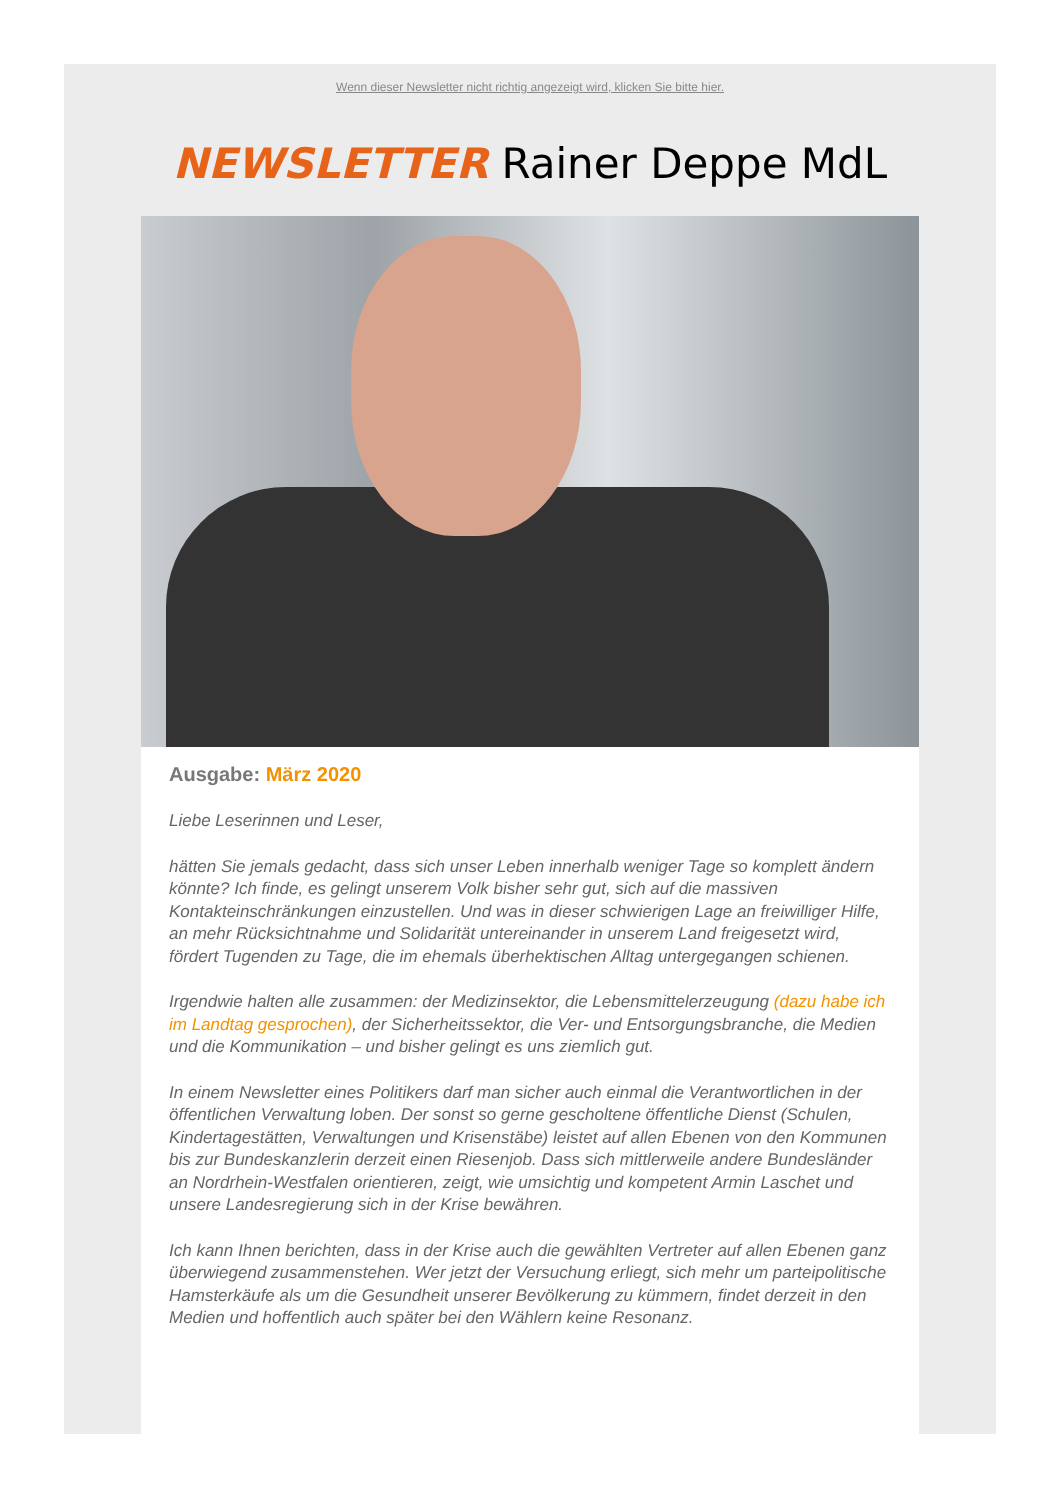Wenn dieser Newsletter nicht richtig angezeigt wird, klicken Sie bitte hier.
NEWSLETTER Rainer Deppe MdL
Ausgabe: März 2020
Liebe Leserinnen und Leser,
hätten Sie jemals gedacht, dass sich unser Leben innerhalb weniger Tage so komplett ändern könnte? Ich finde, es gelingt unserem Volk bisher sehr gut, sich auf die massiven Kontakteinschränkungen einzustellen. Und was in dieser schwierigen Lage an freiwilliger Hilfe, an mehr Rücksichtnahme und Solidarität untereinander in unserem Land freigesetzt wird, fördert Tugenden zu Tage, die im ehemals überhektischen Alltag untergegangen schienen.
Irgendwie halten alle zusammen: der Medizinsektor, die Lebensmittelerzeugung (dazu habe ich im Landtag gesprochen), der Sicherheitssektor, die Ver- und Entsorgungsbranche, die Medien und die Kommunikation – und bisher gelingt es uns ziemlich gut.
In einem Newsletter eines Politikers darf man sicher auch einmal die Verantwortlichen in der öffentlichen Verwaltung loben. Der sonst so gerne gescholtene öffentliche Dienst (Schulen, Kindertagestätten, Verwaltungen und Krisenstäbe) leistet auf allen Ebenen von den Kommunen bis zur Bundeskanzlerin derzeit einen Riesenjob. Dass sich mittlerweile andere Bundesländer an Nordrhein-Westfalen orientieren, zeigt, wie umsichtig und kompetent Armin Laschet und unsere Landesregierung sich in der Krise bewähren.
Ich kann Ihnen berichten, dass in der Krise auch die gewählten Vertreter auf allen Ebenen ganz überwiegend zusammenstehen. Wer jetzt der Versuchung erliegt, sich mehr um parteipolitische Hamsterkäufe als um die Gesundheit unserer Bevölkerung zu kümmern, findet derzeit in den Medien und hoffentlich auch später bei den Wählern keine Resonanz.